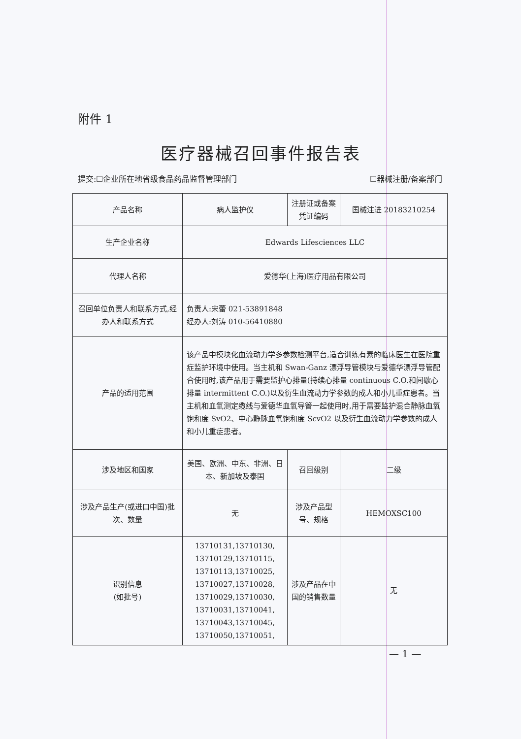附件 1
医疗器械召回事件报告表
提交:☐企业所在地省级食品药品监督管理部门 ☐器械注册/备案部门
| 产品名称 | 病人监护仪 | 注册证或备案凭证编码 | 国械注进 20183210254 |
| 生产企业名称 | Edwards Lifesciences LLC | | |
| 代理人名称 | 爱德华(上海)医疗用品有限公司 | | |
| 召回单位负责人和联系方式,经办人和联系方式 | 负责人:宋蕾 021-53891848 经办人:刘涛 010-56410880 | | |
| 产品的适用范围 | 该产品中模块化血流动力学多参数检测平台,适合训练有素的临床医生在医院重症监护环境中使用。当主机和 Swan-Ganz 漂浮导管模块与爱德华漂浮导管配合使用时,该产品用于需要监护心排量(持续心排量 continuous C.O.和间歇心排量 intermittent C.O.)以及衍生血流动力学参数的成人和小儿重症患者。当主机和血氧测定缆线与爱德华血氧导管一起使用时,用于需要监护混合静脉血氧饱和度 SvO2、中心静脉血氧饱和度 ScvO2 以及衍生血流动力学参数的成人和小儿重症患者。 | | |
| 涉及地区和国家 | 美国、欧洲、中东、非洲、日本、新加坡及泰国 | 召回级别 | 二级 |
| 涉及产品生产(或进口中国)批次、数量 | 无 | 涉及产品型号、规格 | HEMOXSC100 |
| 识别信息 (如批号) | 13710131,13710130, 13710129,13710115, 13710113,13710025, 13710027,13710028, 13710029,13710030, 13710031,13710041, 13710043,13710045, 13710050,13710051, | 涉及产品在中国的销售数量 | 无 |
— 1 —